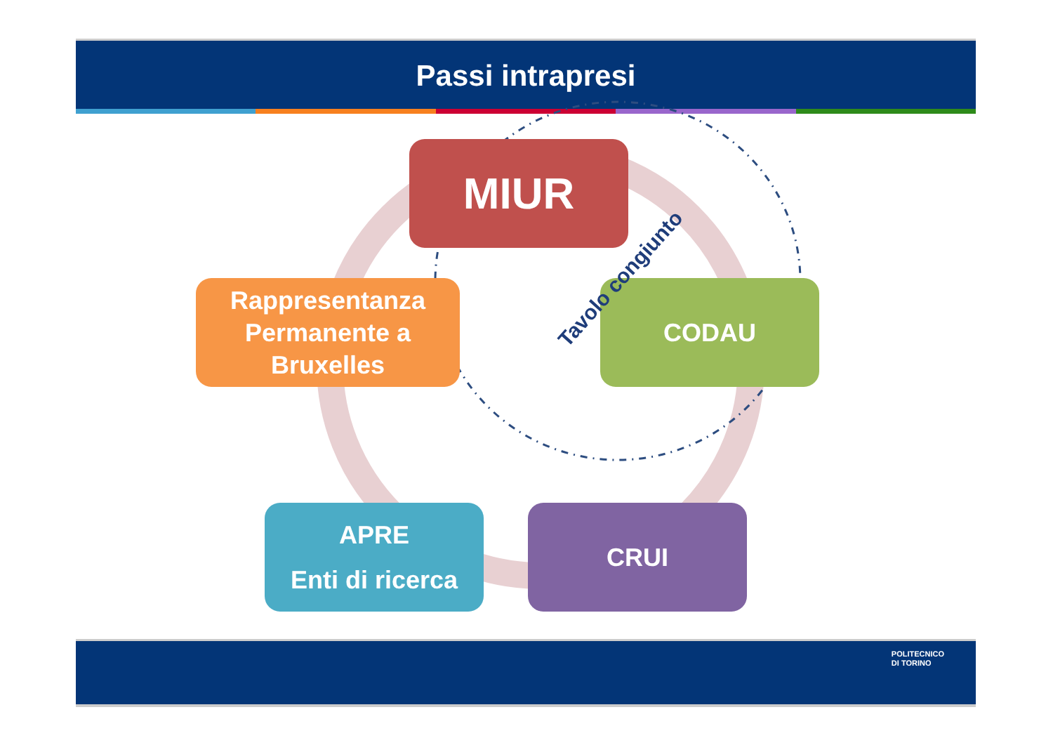Passi intrapresi
MIUR
CODAU
CRUI
APRE
Enti di ricerca
Rappresentanza Permanente a Bruxelles
Tavolo congiunto
POLITECNICO
DI TORINO